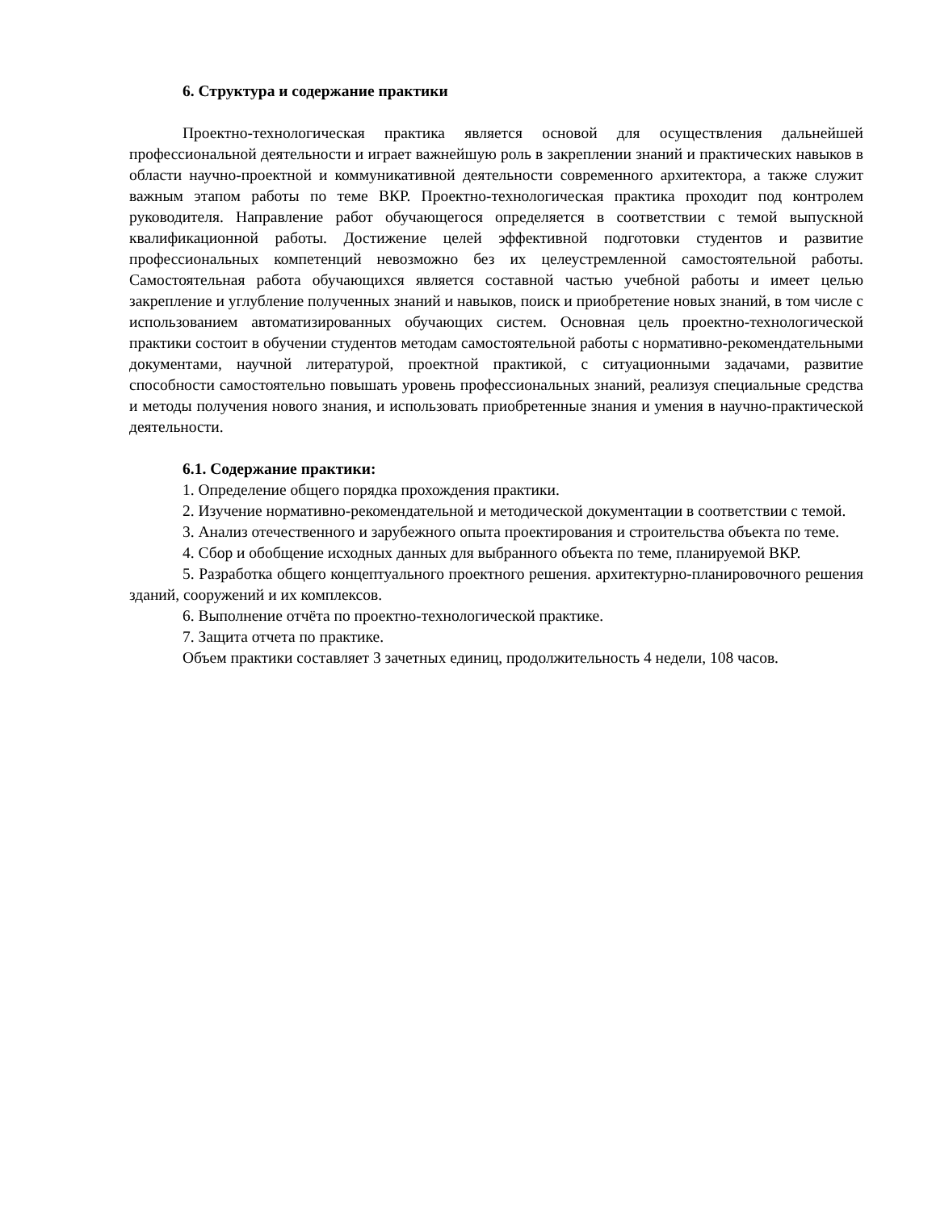6. Структура и содержание практики
Проектно-технологическая практика является основой для осуществления дальнейшей профессиональной деятельности и играет важнейшую роль в закреплении знаний и практических навыков в области научно-проектной и коммуникативной деятельности современного архитектора, а также служит важным этапом работы по теме ВКР. Проектно-технологическая практика проходит под контролем руководителя. Направление работ обучающегося определяется в соответствии с темой выпускной квалификационной работы. Достижение целей эффективной подготовки студентов и развитие профессиональных компетенций невозможно без их целеустремленной самостоятельной работы. Самостоятельная работа обучающихся является составной частью учебной работы и имеет целью закрепление и углубление полученных знаний и навыков, поиск и приобретение новых знаний, в том числе с использованием автоматизированных обучающих систем. Основная цель проектно-технологической практики состоит в обучении студентов методам самостоятельной работы с нормативно-рекомендательными документами, научной литературой, проектной практикой, с ситуационными задачами, развитие способности самостоятельно повышать уровень профессиональных знаний, реализуя специальные средства и методы получения нового знания, и использовать приобретенные знания и умения в научно-практической деятельности.
6.1. Содержание практики:
1. Определение общего порядка прохождения практики.
2. Изучение нормативно-рекомендательной и методической документации в соответствии с темой.
3. Анализ отечественного и зарубежного опыта проектирования и строительства объекта по теме.
4. Сбор и обобщение исходных данных для выбранного объекта по теме, планируемой ВКР.
5. Разработка общего концептуального проектного решения. архитектурно-планировочного решения зданий, сооружений и их комплексов.
6. Выполнение отчёта по проектно-технологической практике.
7. Защита отчета по практике.
Объем практики составляет 3 зачетных единиц, продолжительность 4 недели, 108 часов.